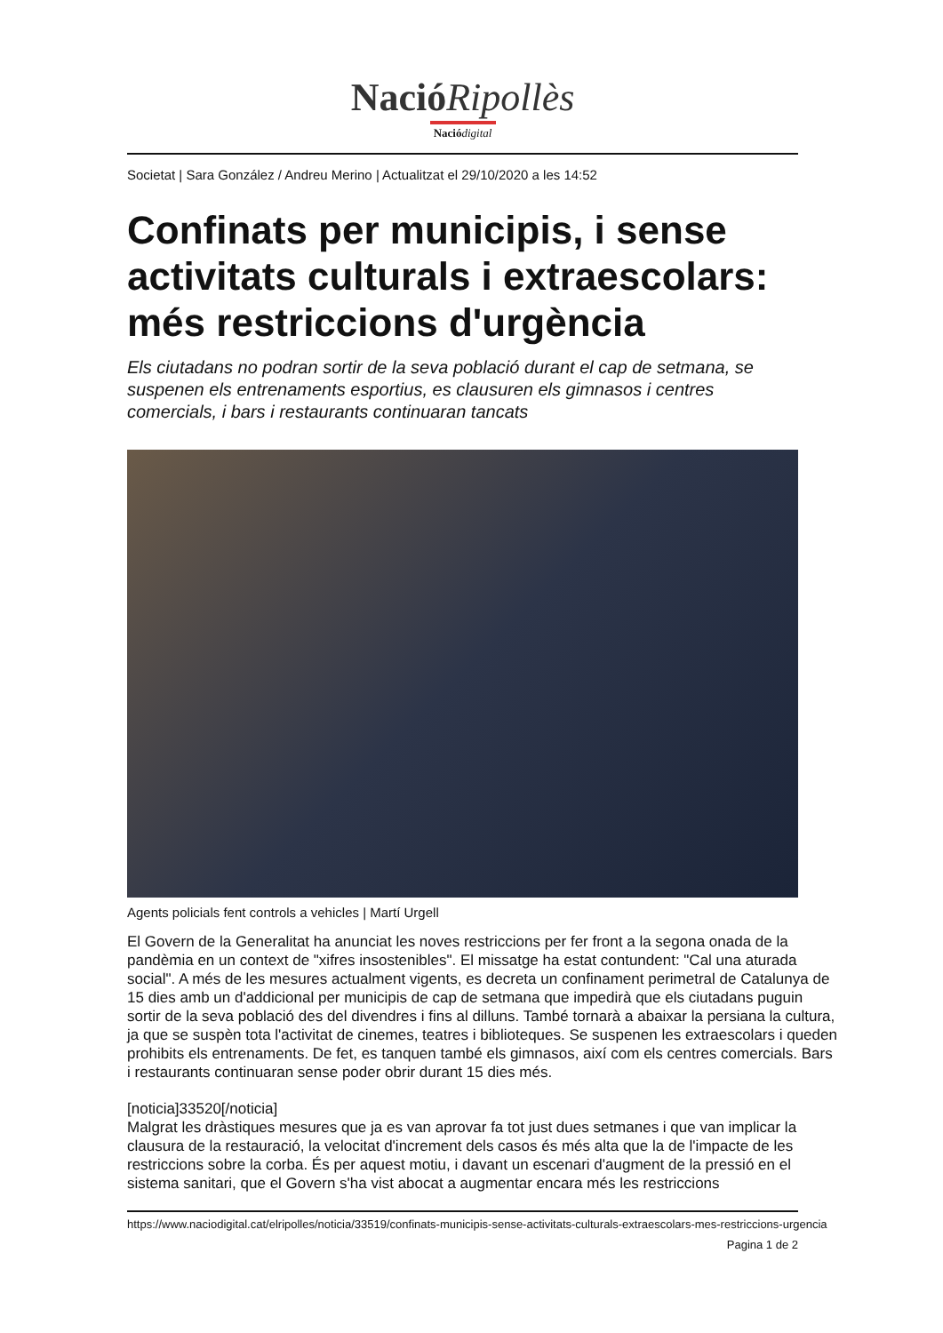NacióRipollès
Nació digital
Societat | Sara González / Andreu Merino | Actualitzat el 29/10/2020 a les 14:52
Confinats per municipis, i sense activitats culturals i extraescolars: més restriccions d'urgència
Els ciutadans no podran sortir de la seva població durant el cap de setmana, se suspenen els entrenaments esportius, es clausuren els gimnasos i centres comercials, i bars i restaurants continuaran tancats
Agents policials fent controls a vehicles | Martí Urgell
El Govern de la Generalitat ha anunciat les noves restriccions per fer front a la segona onada de la pandèmia en un context de "xifres insostenibles". El missatge ha estat contundent: "Cal una aturada social". A més de les mesures actualment vigents, es decreta un confinament perimetral de Catalunya de 15 dies amb un d'addicional per municipis de cap de setmana que impedirà que els ciutadans puguin sortir de la seva població des del divendres i fins al dilluns. També tornarà a abaixar la persiana la cultura, ja que se suspèn tota l'activitat de cinemes, teatres i biblioteques. Se suspenen les extraescolars i queden prohibits els entrenaments. De fet, es tanquen també els gimnasos, així com els centres comercials. Bars i restaurants continuaran sense poder obrir durant 15 dies més.
[noticia]33520[/noticia]
Malgrat les dràstiques mesures que ja es van aprovar fa tot just dues setmanes i que van implicar la clausura de la restauració, la velocitat d'increment dels casos és més alta que la de l'impacte de les restriccions sobre la corba. És per aquest motiu, i davant un escenari d'augment de la pressió en el sistema sanitari, que el Govern s'ha vist abocat a augmentar encara més les restriccions
https://www.naciodigital.cat/elripolles/noticia/33519/confinats-municipis-sense-activitats-culturals-extraescolars-mes-restriccions-urgencia
Pagina 1 de 2